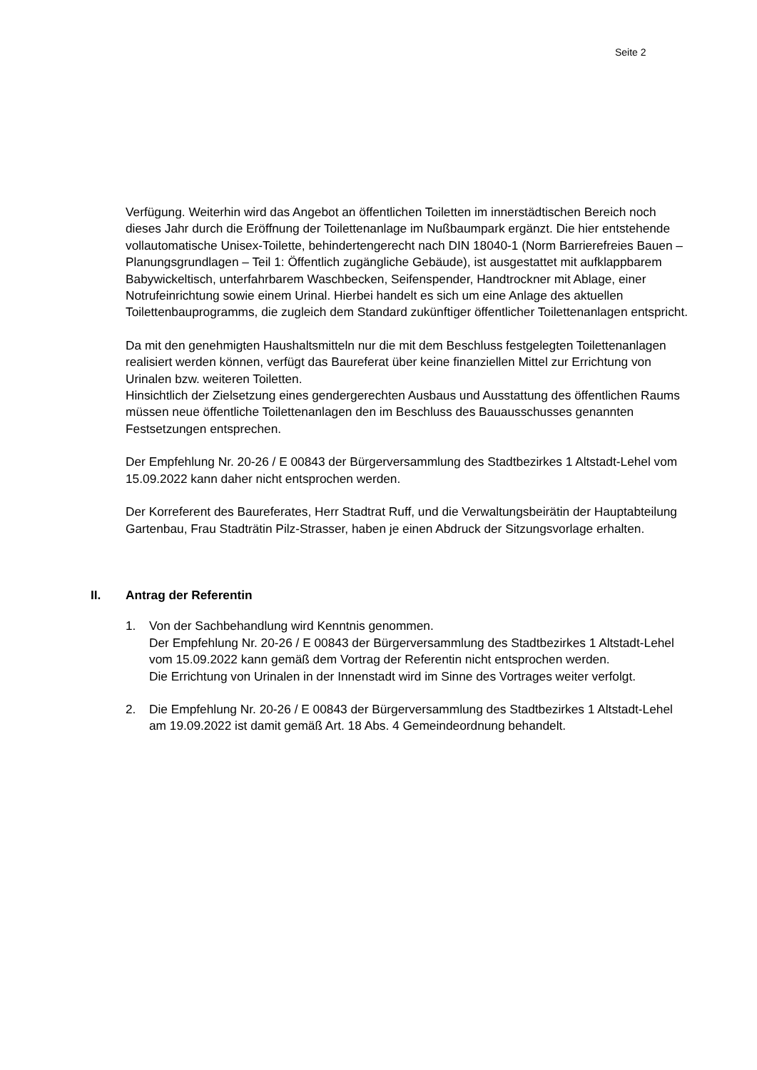Seite 2
Verfügung. Weiterhin wird das Angebot an öffentlichen Toiletten im innerstädtischen Bereich noch dieses Jahr durch die Eröffnung der Toilettenanlage im Nußbaumpark ergänzt. Die hier entstehende vollautomatische Unisex-Toilette, behindertengerecht nach DIN 18040-1 (Norm Barrierefreies Bauen – Planungsgrundlagen – Teil 1: Öffentlich zugängliche Gebäude), ist ausgestattet mit aufklappbarem Babywickeltisch, unterfahrbarem Waschbecken, Seifenspender, Handtrockner mit Ablage, einer Notrufeinrichtung sowie einem Urinal. Hierbei handelt es sich um eine Anlage des aktuellen Toilettenbauprogramms, die zugleich dem Standard zukünftiger öffentlicher Toilettenanlagen entspricht.
Da mit den genehmigten Haushaltsmitteln nur die mit dem Beschluss festgelegten Toilettenanlagen realisiert werden können, verfügt das Baureferat über keine finanziellen Mittel zur Errichtung von Urinalen bzw. weiteren Toiletten.
Hinsichtlich der Zielsetzung eines gendergerechten Ausbaus und Ausstattung des öffentlichen Raums müssen neue öffentliche Toilettenanlagen den im Beschluss des Bauausschusses genannten Festsetzungen entsprechen.
Der Empfehlung Nr. 20-26 / E 00843 der Bürgerversammlung des Stadtbezirkes 1 Altstadt-Lehel vom 15.09.2022 kann daher nicht entsprochen werden.
Der Korreferent des Baureferates, Herr Stadtrat Ruff, und die Verwaltungsbeirätin der Hauptabteilung Gartenbau, Frau Stadträtin Pilz-Strasser, haben je einen Abdruck der Sitzungsvorlage erhalten.
II. Antrag der Referentin
1. Von der Sachbehandlung wird Kenntnis genommen.
Der Empfehlung Nr. 20-26 / E 00843 der Bürgerversammlung des Stadtbezirkes 1 Altstadt-Lehel vom 15.09.2022 kann gemäß dem Vortrag der Referentin nicht entsprochen werden.
Die Errichtung von Urinalen in der Innenstadt wird im Sinne des Vortrages weiter verfolgt.
2. Die Empfehlung Nr. 20-26 / E 00843 der Bürgerversammlung des Stadtbezirkes 1 Altstadt-Lehel am 19.09.2022 ist damit gemäß Art. 18 Abs. 4 Gemeindeordnung behandelt.